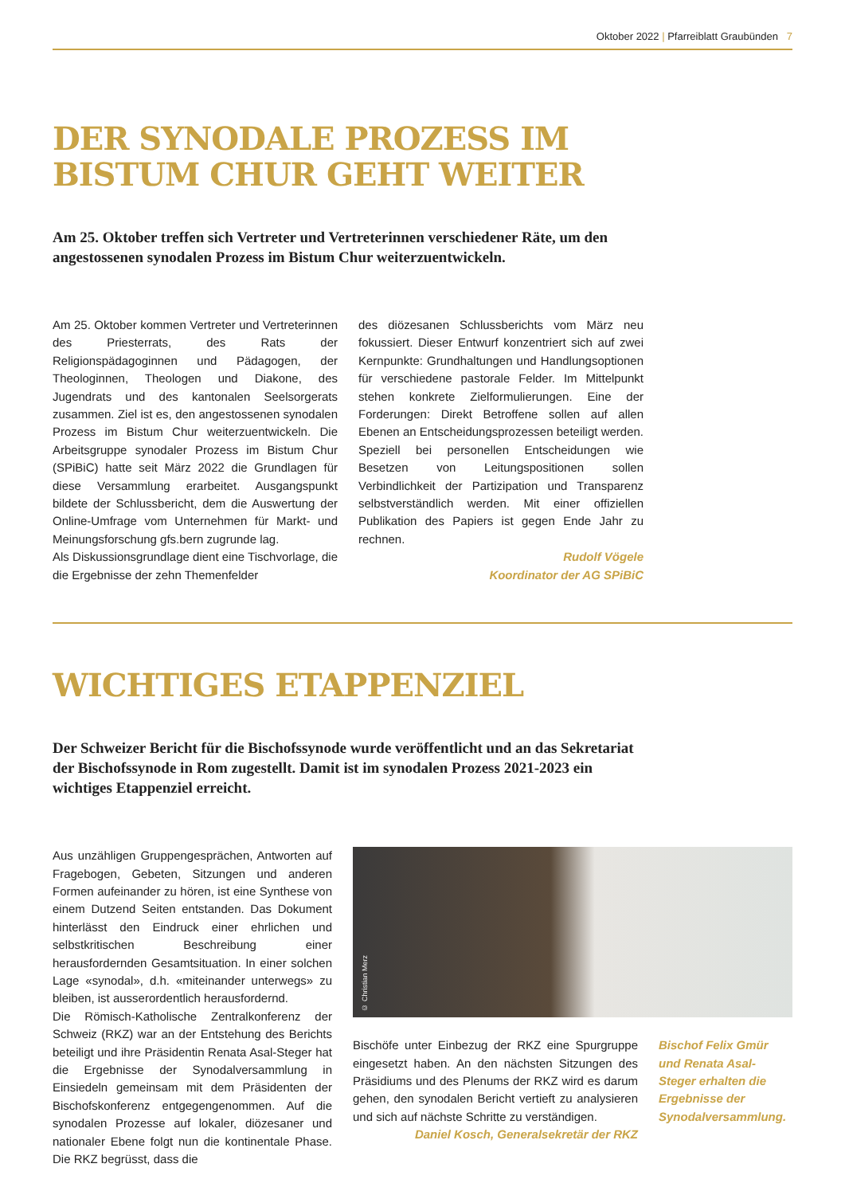Oktober 2022 | Pfarreiblatt Graubünden 7
DER SYNODALE PROZESS IM
BISTUM CHUR GEHT WEITER
Am 25. Oktober treffen sich Vertreter und Vertreterinnen verschiedener Räte, um den angestossenen synodalen Prozess im Bistum Chur weiterzuentwickeln.
Am 25. Oktober kommen Vertreter und Vertreterinnen des Priesterrats, des Rats der Religionspädagoginnen und Pädagogen, der Theologinnen, Theologen und Diakone, des Jugendrats und des kantonalen Seelsorgerats zusammen. Ziel ist es, den angestossenen synodalen Prozess im Bistum Chur weiterzuentwickeln. Die Arbeitsgruppe synodaler Prozess im Bistum Chur (SPiBiC) hatte seit März 2022 die Grundlagen für diese Versammlung erarbeitet. Ausgangspunkt bildete der Schlussbericht, dem die Auswertung der Online-Umfrage vom Unternehmen für Markt- und Meinungsforschung gfs.bern zugrunde lag.
Als Diskussionsgrundlage dient eine Tischvorlage, die die Ergebnisse der zehn Themenfelder
des diözesanen Schlussberichts vom März neu fokussiert. Dieser Entwurf konzentriert sich auf zwei Kernpunkte: Grundhaltungen und Handlungsoptionen für verschiedene pastorale Felder. Im Mittelpunkt stehen konkrete Zielformulierungen. Eine der Forderungen: Direkt Betroffene sollen auf allen Ebenen an Entscheidungsprozessen beteiligt werden. Speziell bei personellen Entscheidungen wie Besetzen von Leitungspositionen sollen Verbindlichkeit der Partizipation und Transparenz selbstverständlich werden. Mit einer offiziellen Publikation des Papiers ist gegen Ende Jahr zu rechnen.
Rudolf Vögele
Koordinator der AG SPiBiC
WICHTIGES ETAPPENZIEL
Der Schweizer Bericht für die Bischofssynode wurde veröffentlicht und an das Sekretariat der Bischofssynode in Rom zugestellt. Damit ist im synodalen Prozess 2021-2023 ein wichtiges Etappenziel erreicht.
Aus unzähligen Gruppengesprächen, Antworten auf Fragebogen, Gebeten, Sitzungen und anderen Formen aufeinander zu hören, ist eine Synthese von einem Dutzend Seiten entstanden. Das Dokument hinterlässt den Eindruck einer ehrlichen und selbstkritischen Beschreibung einer herausfordernden Gesamtsituation. In einer solchen Lage «synodal», d.h. «miteinander unterwegs» zu bleiben, ist ausserordentlich herausfordernd.
Die Römisch-Katholische Zentralkonferenz der Schweiz (RKZ) war an der Entstehung des Berichts beteiligt und ihre Präsidentin Renata Asal-Steger hat die Ergebnisse der Synodalversammlung in Einsiedeln gemeinsam mit dem Präsidenten der Bischofskonferenz entgegengenommen. Auf die synodalen Prozesse auf lokaler, diözesaner und nationaler Ebene folgt nun die kontinentale Phase. Die RKZ begrüsst, dass die
© Christian Merz
Bischöfe unter Einbezug der RKZ eine Spurgruppe eingesetzt haben. An den nächsten Sitzungen des Präsidiums und des Plenums der RKZ wird es darum gehen, den synodalen Bericht vertieft zu analysieren und sich auf nächste Schritte zu verständigen.
Daniel Kosch, Generalsekretär der RKZ
Bischof Felix Gmür und Renata Asal-Steger erhalten die Ergebnisse der Synodalversammlung.